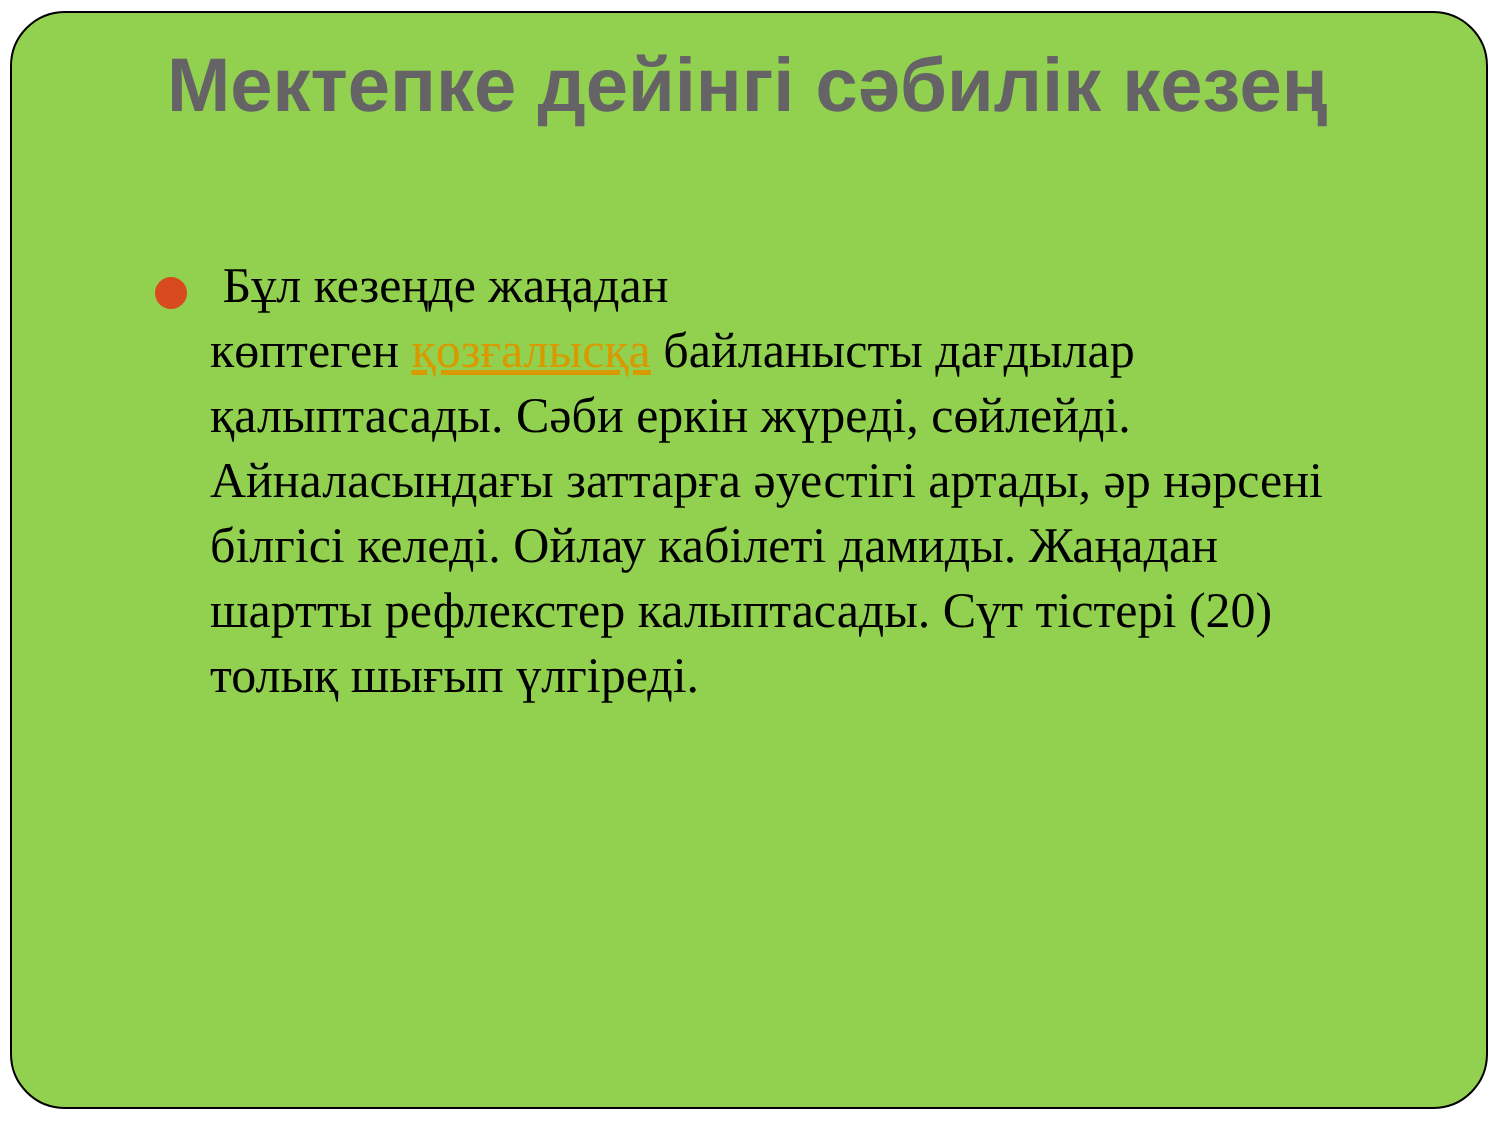Мектепке дейінгі сәбилік кезең
Бұл кезеңде жаңадан
көптеген қозғалысқа байланысты дағдылар қалыптасады. Сәби еркін жүреді, сөйлейді. Айналасындағы заттарға әуестігі артады, әр нәрсені білгісі келеді. Ойлау кабілеті дамиды. Жаңадан шартты рефлекстер калыптасады. Сүт тістері (20) толық шығып үлгіреді.